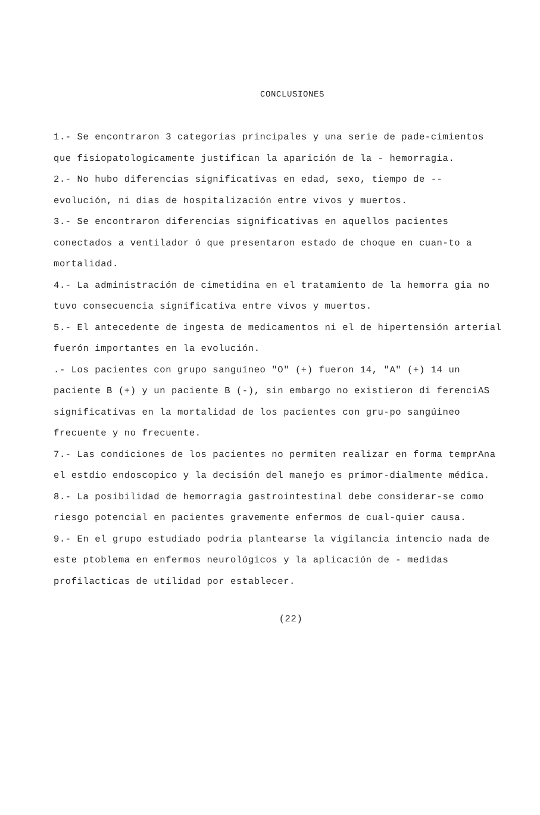CONCLUSIONES
1.- Se encontraron 3 categorias principales y una serie de pade-cimientos que fisiopatologicamente justifican la aparición de la - hemorragia.
2.- No hubo diferencias significativas en edad, sexo, tiempo de -- evolución, ni dias de hospitalización entre vivos y muertos.
3.- Se encontraron diferencias significativas en aquellos pacientes conectados a ventilador ó que presentaron estado de choque en cuan-to a mortalidad.
4.- La administración de cimetidina en el tratamiento de la hemorra gia no tuvo consecuencia significativa entre vivos y muertos.
5.- El antecedente de ingesta de medicamentos ni el de hipertensión arterial fuerón importantes en la evolución.
.- Los pacientes con grupo sanguíneo "O" (+) fueron 14, "A" (+) 14 un paciente B (+) y un paciente B (-), sin embargo no existieron di ferenciAS significativas en la mortalidad de los pacientes con gru-po sangúineo frecuente y no frecuente.
7.- Las condiciones de los pacientes no permiten realizar en forma temprAna el estdio endoscopico y la decisión del manejo es primor-dialmente médica.
8.- La posibilidad de hemorragia gastrointestinal debe considerar-se como riesgo potencial en pacientes gravemente enfermos de cual-quier causa.
9.- En el grupo estudiado podria plantearse la vigilancia intencio nada de este ptoblema en enfermos neurológicos y la aplicación de - medidas profilacticas de utilidad por establecer.
(22)